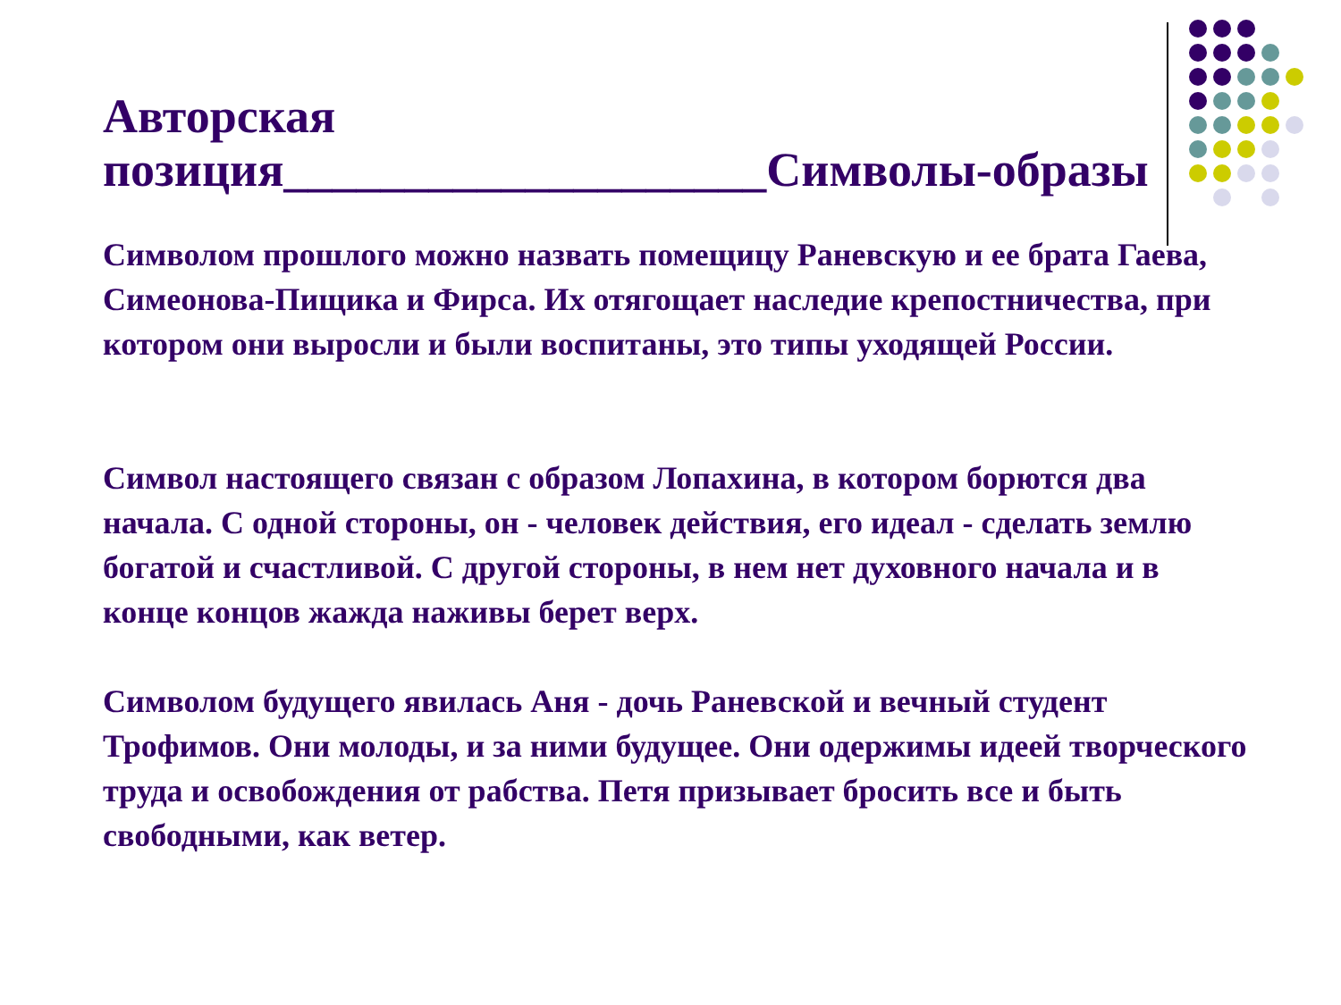Авторская позиция____________________Символы-образы
Символом прошлого можно назвать помещицу Раневскую и ее брата Гаева, Симеонова-Пищика и Фирса. Их отягощает наследие крепостничества, при котором они выросли и были воспитаны, это типы уходящей России.
Символ настоящего связан с образом Лопахина, в котором борются два начала. С одной стороны, он - человек действия, его идеал - сделать землю богатой и счастливой. С другой стороны, в нем нет духовного начала и в конце концов жажда наживы берет верх.
Символом будущего явилась Аня - дочь Раневской и вечный студент Трофимов. Они молоды, и за ними будущее. Они одержимы идеей творческого труда и освобождения от рабства. Петя призывает бросить все и быть свободными, как ветер.